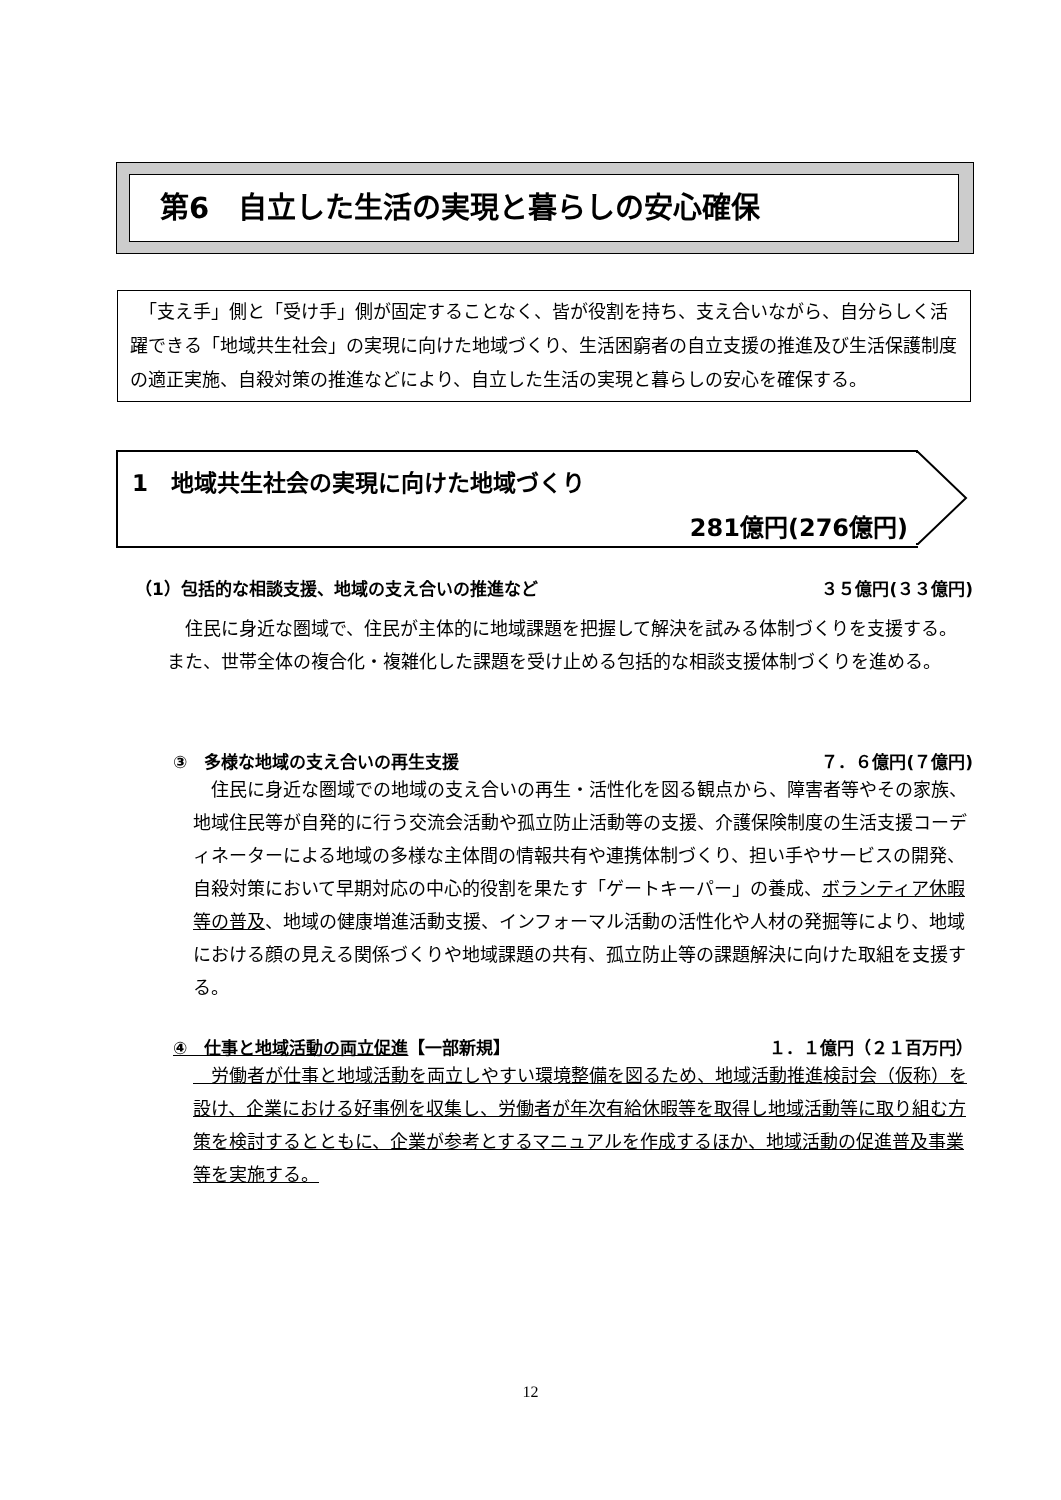第6　自立した生活の実現と暮らしの安心確保
　「支え手」側と「受け手」側が固定することなく、皆が役割を持ち、支え合いながら、自分らしく活躍できる「地域共生社会」の実現に向けた地域づくり、生活困窮者の自立支援の推進及び生活保護制度の適正実施、自殺対策の推進などにより、自立した生活の実現と暮らしの安心を確保する。
1　地域共生社会の実現に向けた地域づくり
281億円(276億円)
（1）包括的な相談支援、地域の支え合いの推進など ３５億円(３３億円)
　住民に身近な圏域で、住民が主体的に地域課題を把握して解決を試みる体制づくりを支援する。また、世帯全体の複合化・複雑化した課題を受け止める包括的な相談支援体制づくりを進める。
③　多様な地域の支え合いの再生支援 ７．６億円(７億円)
　住民に身近な圏域での地域の支え合いの再生・活性化を図る観点から、障害者等やその家族、地域住民等が自発的に行う交流会活動や孤立防止活動等の支援、介護保険制度の生活支援コーディネーターによる地域の多様な主体間の情報共有や連携体制づくり、担い手やサービスの開発、自殺対策において早期対応の中心的役割を果たす「ゲートキーパー」の養成、ボランティア休暇等の普及、地域の健康増進活動支援、インフォーマル活動の活性化や人材の発掘等により、地域における顔の見える関係づくりや地域課題の共有、孤立防止等の課題解決に向けた取組を支援する。
④　仕事と地域活動の両立促進【一部新規】 １．１億円（２１百万円）
　労働者が仕事と地域活動を両立しやすい環境整備を図るため、地域活動推進検討会（仮称）を設け、企業における好事例を収集し、労働者が年次有給休暇等を取得し地域活動等に取り組む方策を検討するとともに、企業が参考とするマニュアルを作成するほか、地域活動の促進普及事業等を実施する。
12